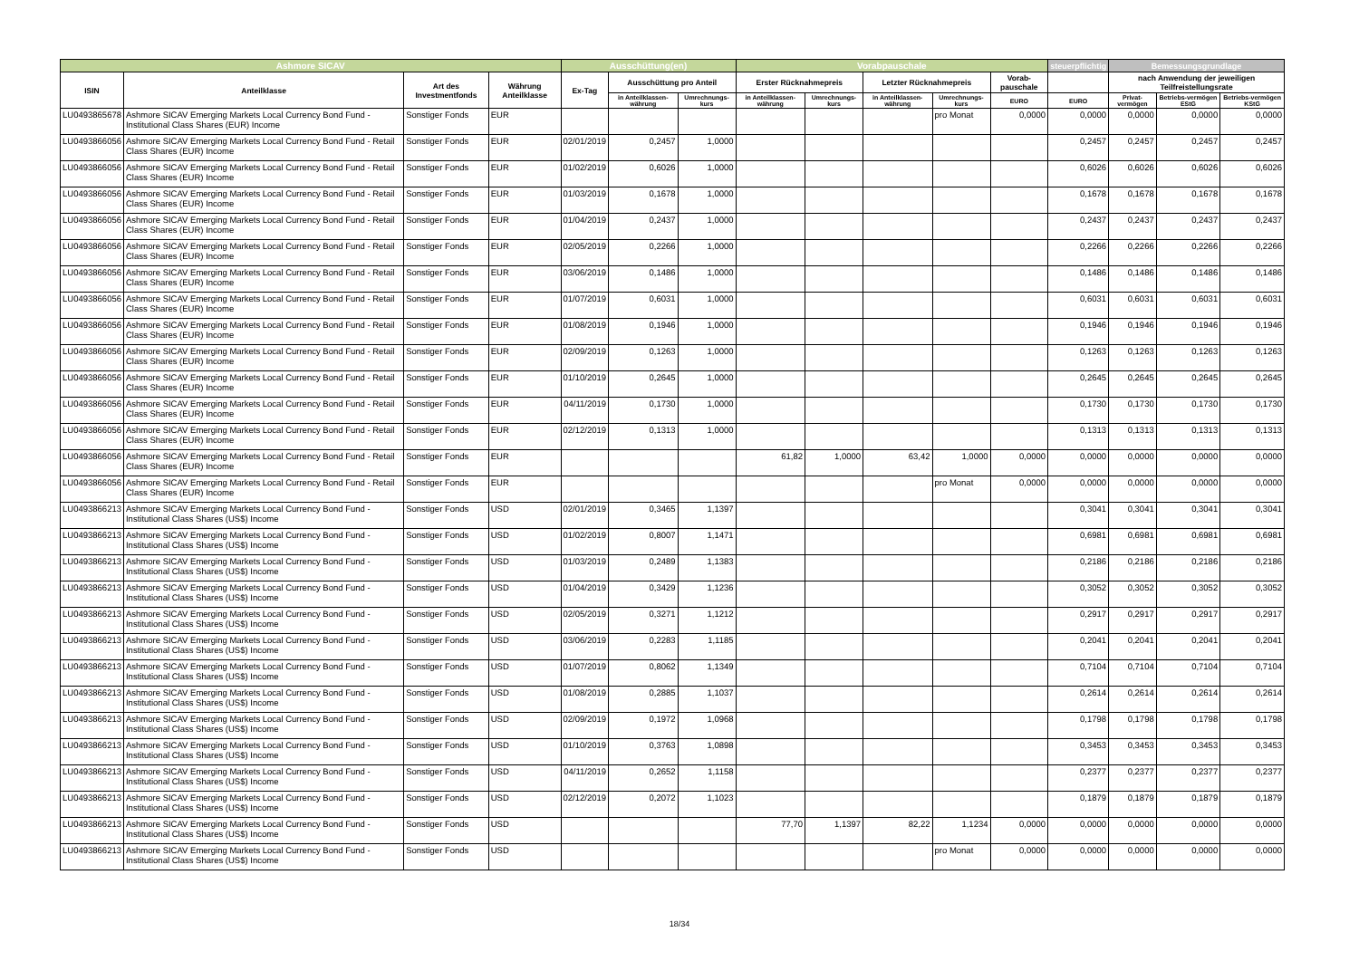| Ashmore SICAV | | | | Ausschüttung(en) | | | Vorabpauschale | | | | | steuerpflichtig | Bemessungsgrundlage | | |
| --- | --- | --- | --- | --- | --- | --- | --- | --- | --- | --- | --- | --- | --- | --- | --- |
| ISIN | Anteilklasse | Art des Investmentfonds | Währung Anteilklasse | Ex-Tag | Ausschüttung pro Anteil | | Erster Rücknahmepreis | | Letzter Rücknahmepreis | | Vorab-pauschale | | nach Anwendung der jeweiligen Teilfreistellungsrate | | |
| | | | | | in Anteilklassen-währung | Umrechnungs-kurs | in Anteilklassen-währung | Umrechnungs-kurs | in Anteilklassen-währung | Umrechnungs-kurs | EURO | EURO | Privat-vermögen | Betriebs-vermögen EStG | Betriebs-vermögen KStG |
| LU0493865678 | Ashmore SICAV Emerging Markets Local Currency Bond Fund - Institutional Class Shares (EUR) Income | Sonstiger Fonds | EUR | | | | | | | pro Monat | 0,0000 | 0,0000 | 0,0000 | 0,0000 | 0,0000 |
| LU0493866056 | Ashmore SICAV Emerging Markets Local Currency Bond Fund - Retail Class Shares (EUR) Income | Sonstiger Fonds | EUR | 02/01/2019 | 0,2457 | 1,0000 | | | | | | 0,2457 | 0,2457 | 0,2457 | 0,2457 |
| LU0493866056 | Ashmore SICAV Emerging Markets Local Currency Bond Fund - Retail Class Shares (EUR) Income | Sonstiger Fonds | EUR | 01/02/2019 | 0,6026 | 1,0000 | | | | | | 0,6026 | 0,6026 | 0,6026 | 0,6026 |
| LU0493866056 | Ashmore SICAV Emerging Markets Local Currency Bond Fund - Retail Class Shares (EUR) Income | Sonstiger Fonds | EUR | 01/03/2019 | 0,1678 | 1,0000 | | | | | | 0,1678 | 0,1678 | 0,1678 | 0,1678 |
| LU0493866056 | Ashmore SICAV Emerging Markets Local Currency Bond Fund - Retail Class Shares (EUR) Income | Sonstiger Fonds | EUR | 01/04/2019 | 0,2437 | 1,0000 | | | | | | 0,2437 | 0,2437 | 0,2437 | 0,2437 |
| LU0493866056 | Ashmore SICAV Emerging Markets Local Currency Bond Fund - Retail Class Shares (EUR) Income | Sonstiger Fonds | EUR | 02/05/2019 | 0,2266 | 1,0000 | | | | | | 0,2266 | 0,2266 | 0,2266 | 0,2266 |
| LU0493866056 | Ashmore SICAV Emerging Markets Local Currency Bond Fund - Retail Class Shares (EUR) Income | Sonstiger Fonds | EUR | 03/06/2019 | 0,1486 | 1,0000 | | | | | | 0,1486 | 0,1486 | 0,1486 | 0,1486 |
| LU0493866056 | Ashmore SICAV Emerging Markets Local Currency Bond Fund - Retail Class Shares (EUR) Income | Sonstiger Fonds | EUR | 01/07/2019 | 0,6031 | 1,0000 | | | | | | 0,6031 | 0,6031 | 0,6031 | 0,6031 |
| LU0493866056 | Ashmore SICAV Emerging Markets Local Currency Bond Fund - Retail Class Shares (EUR) Income | Sonstiger Fonds | EUR | 01/08/2019 | 0,1946 | 1,0000 | | | | | | 0,1946 | 0,1946 | 0,1946 | 0,1946 |
| LU0493866056 | Ashmore SICAV Emerging Markets Local Currency Bond Fund - Retail Class Shares (EUR) Income | Sonstiger Fonds | EUR | 02/09/2019 | 0,1263 | 1,0000 | | | | | | 0,1263 | 0,1263 | 0,1263 | 0,1263 |
| LU0493866056 | Ashmore SICAV Emerging Markets Local Currency Bond Fund - Retail Class Shares (EUR) Income | Sonstiger Fonds | EUR | 01/10/2019 | 0,2645 | 1,0000 | | | | | | 0,2645 | 0,2645 | 0,2645 | 0,2645 |
| LU0493866056 | Ashmore SICAV Emerging Markets Local Currency Bond Fund - Retail Class Shares (EUR) Income | Sonstiger Fonds | EUR | 04/11/2019 | 0,1730 | 1,0000 | | | | | | 0,1730 | 0,1730 | 0,1730 | 0,1730 |
| LU0493866056 | Ashmore SICAV Emerging Markets Local Currency Bond Fund - Retail Class Shares (EUR) Income | Sonstiger Fonds | EUR | 02/12/2019 | 0,1313 | 1,0000 | | | | | | 0,1313 | 0,1313 | 0,1313 | 0,1313 |
| LU0493866056 | Ashmore SICAV Emerging Markets Local Currency Bond Fund - Retail Class Shares (EUR) Income | Sonstiger Fonds | EUR | | | | 61,82 | 1,0000 | 63,42 | 1,0000 | 0,0000 | 0,0000 | 0,0000 | 0,0000 | 0,0000 |
| LU0493866056 | Ashmore SICAV Emerging Markets Local Currency Bond Fund - Retail Class Shares (EUR) Income | Sonstiger Fonds | EUR | | | | | | | pro Monat | 0,0000 | 0,0000 | 0,0000 | 0,0000 | 0,0000 |
| LU0493866213 | Ashmore SICAV Emerging Markets Local Currency Bond Fund - Institutional Class Shares (US$) Income | Sonstiger Fonds | USD | 02/01/2019 | 0,3465 | 1,1397 | | | | | | 0,3041 | 0,3041 | 0,3041 | 0,3041 |
| LU0493866213 | Ashmore SICAV Emerging Markets Local Currency Bond Fund - Institutional Class Shares (US$) Income | Sonstiger Fonds | USD | 01/02/2019 | 0,8007 | 1,1471 | | | | | | 0,6981 | 0,6981 | 0,6981 | 0,6981 |
| LU0493866213 | Ashmore SICAV Emerging Markets Local Currency Bond Fund - Institutional Class Shares (US$) Income | Sonstiger Fonds | USD | 01/03/2019 | 0,2489 | 1,1383 | | | | | | 0,2186 | 0,2186 | 0,2186 | 0,2186 |
| LU0493866213 | Ashmore SICAV Emerging Markets Local Currency Bond Fund - Institutional Class Shares (US$) Income | Sonstiger Fonds | USD | 01/04/2019 | 0,3429 | 1,1236 | | | | | | 0,3052 | 0,3052 | 0,3052 | 0,3052 |
| LU0493866213 | Ashmore SICAV Emerging Markets Local Currency Bond Fund - Institutional Class Shares (US$) Income | Sonstiger Fonds | USD | 02/05/2019 | 0,3271 | 1,1212 | | | | | | 0,2917 | 0,2917 | 0,2917 | 0,2917 |
| LU0493866213 | Ashmore SICAV Emerging Markets Local Currency Bond Fund - Institutional Class Shares (US$) Income | Sonstiger Fonds | USD | 03/06/2019 | 0,2283 | 1,1185 | | | | | | 0,2041 | 0,2041 | 0,2041 | 0,2041 |
| LU0493866213 | Ashmore SICAV Emerging Markets Local Currency Bond Fund - Institutional Class Shares (US$) Income | Sonstiger Fonds | USD | 01/07/2019 | 0,8062 | 1,1349 | | | | | | 0,7104 | 0,7104 | 0,7104 | 0,7104 |
| LU0493866213 | Ashmore SICAV Emerging Markets Local Currency Bond Fund - Institutional Class Shares (US$) Income | Sonstiger Fonds | USD | 01/08/2019 | 0,2885 | 1,1037 | | | | | | 0,2614 | 0,2614 | 0,2614 | 0,2614 |
| LU0493866213 | Ashmore SICAV Emerging Markets Local Currency Bond Fund - Institutional Class Shares (US$) Income | Sonstiger Fonds | USD | 02/09/2019 | 0,1972 | 1,0968 | | | | | | 0,1798 | 0,1798 | 0,1798 | 0,1798 |
| LU0493866213 | Ashmore SICAV Emerging Markets Local Currency Bond Fund - Institutional Class Shares (US$) Income | Sonstiger Fonds | USD | 01/10/2019 | 0,3763 | 1,0898 | | | | | | 0,3453 | 0,3453 | 0,3453 | 0,3453 |
| LU0493866213 | Ashmore SICAV Emerging Markets Local Currency Bond Fund - Institutional Class Shares (US$) Income | Sonstiger Fonds | USD | 04/11/2019 | 0,2652 | 1,1158 | | | | | | 0,2377 | 0,2377 | 0,2377 | 0,2377 |
| LU0493866213 | Ashmore SICAV Emerging Markets Local Currency Bond Fund - Institutional Class Shares (US$) Income | Sonstiger Fonds | USD | 02/12/2019 | 0,2072 | 1,1023 | | | | | | 0,1879 | 0,1879 | 0,1879 | 0,1879 |
| LU0493866213 | Ashmore SICAV Emerging Markets Local Currency Bond Fund - Institutional Class Shares (US$) Income | Sonstiger Fonds | USD | | | | 77,70 | 1,1397 | 82,22 | 1,1234 | 0,0000 | 0,0000 | 0,0000 | 0,0000 | 0,0000 |
| LU0493866213 | Ashmore SICAV Emerging Markets Local Currency Bond Fund - Institutional Class Shares (US$) Income | Sonstiger Fonds | USD | | | | | | | pro Monat | 0,0000 | 0,0000 | 0,0000 | 0,0000 | 0,0000 |
18/34